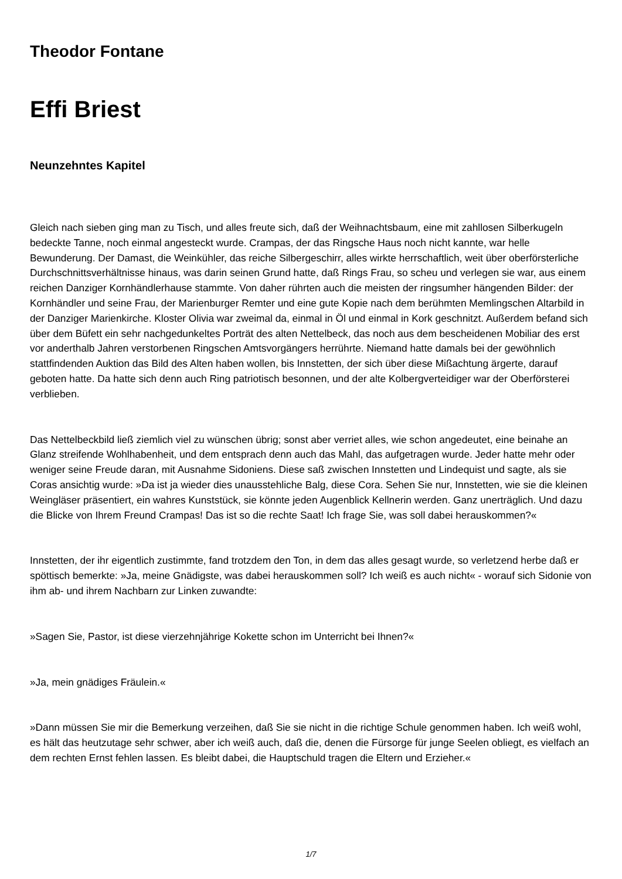Theodor Fontane
Effi Briest
Neunzehntes Kapitel
Gleich nach sieben ging man zu Tisch, und alles freute sich, daß der Weihnachtsbaum, eine mit zahllosen Silberkugeln bedeckte Tanne, noch einmal angesteckt wurde. Crampas, der das Ringsche Haus noch nicht kannte, war helle Bewunderung. Der Damast, die Weinkühler, das reiche Silbergeschirr, alles wirkte herrschaftlich, weit über oberförsterliche Durchschnittsverhältnisse hinaus, was darin seinen Grund hatte, daß Rings Frau, so scheu und verlegen sie war, aus einem reichen Danziger Kornhändlerhause stammte. Von daher rührten auch die meisten der ringsumher hängenden Bilder: der Kornhändler und seine Frau, der Marienburger Remter und eine gute Kopie nach dem berühmten Memlingschen Altarbild in der Danziger Marienkirche. Kloster Olivia war zweimal da, einmal in Öl und einmal in Kork geschnitzt. Außerdem befand sich über dem Büfett ein sehr nachgedunkeltes Porträt des alten Nettelbeck, das noch aus dem bescheidenen Mobiliar des erst vor anderthalb Jahren verstorbenen Ringschen Amtsvorgängers herrührte. Niemand hatte damals bei der gewöhnlich stattfindenden Auktion das Bild des Alten haben wollen, bis Innstetten, der sich über diese Mißachtung ärgerte, darauf geboten hatte. Da hatte sich denn auch Ring patriotisch besonnen, und der alte Kolbergverteidiger war der Oberförsterei verblieben.
Das Nettelbeckbild ließ ziemlich viel zu wünschen übrig; sonst aber verriet alles, wie schon angedeutet, eine beinahe an Glanz streifende Wohlhabenheit, und dem entsprach denn auch das Mahl, das aufgetragen wurde. Jeder hatte mehr oder weniger seine Freude daran, mit Ausnahme Sidoniens. Diese saß zwischen Innstetten und Lindequist und sagte, als sie Coras ansichtig wurde: »Da ist ja wieder dies unausstehliche Balg, diese Cora. Sehen Sie nur, Innstetten, wie sie die kleinen Weingläser präsentiert, ein wahres Kunststück, sie könnte jeden Augenblick Kellnerin werden. Ganz unerträglich. Und dazu die Blicke von Ihrem Freund Crampas! Das ist so die rechte Saat! Ich frage Sie, was soll dabei herauskommen?«
Innstetten, der ihr eigentlich zustimmte, fand trotzdem den Ton, in dem das alles gesagt wurde, so verletzend herbe daß er spöttisch bemerkte: »Ja, meine Gnädigste, was dabei herauskommen soll? Ich weiß es auch nicht« - worauf sich Sidonie von ihm ab- und ihrem Nachbarn zur Linken zuwandte:
»Sagen Sie, Pastor, ist diese vierzehnjährige Kokette schon im Unterricht bei Ihnen?«
»Ja, mein gnädiges Fräulein.«
»Dann müssen Sie mir die Bemerkung verzeihen, daß Sie sie nicht in die richtige Schule genommen haben. Ich weiß wohl, es hält das heutzutage sehr schwer, aber ich weiß auch, daß die, denen die Fürsorge für junge Seelen obliegt, es vielfach an dem rechten Ernst fehlen lassen. Es bleibt dabei, die Hauptschuld tragen die Eltern und Erzieher.«
1/7